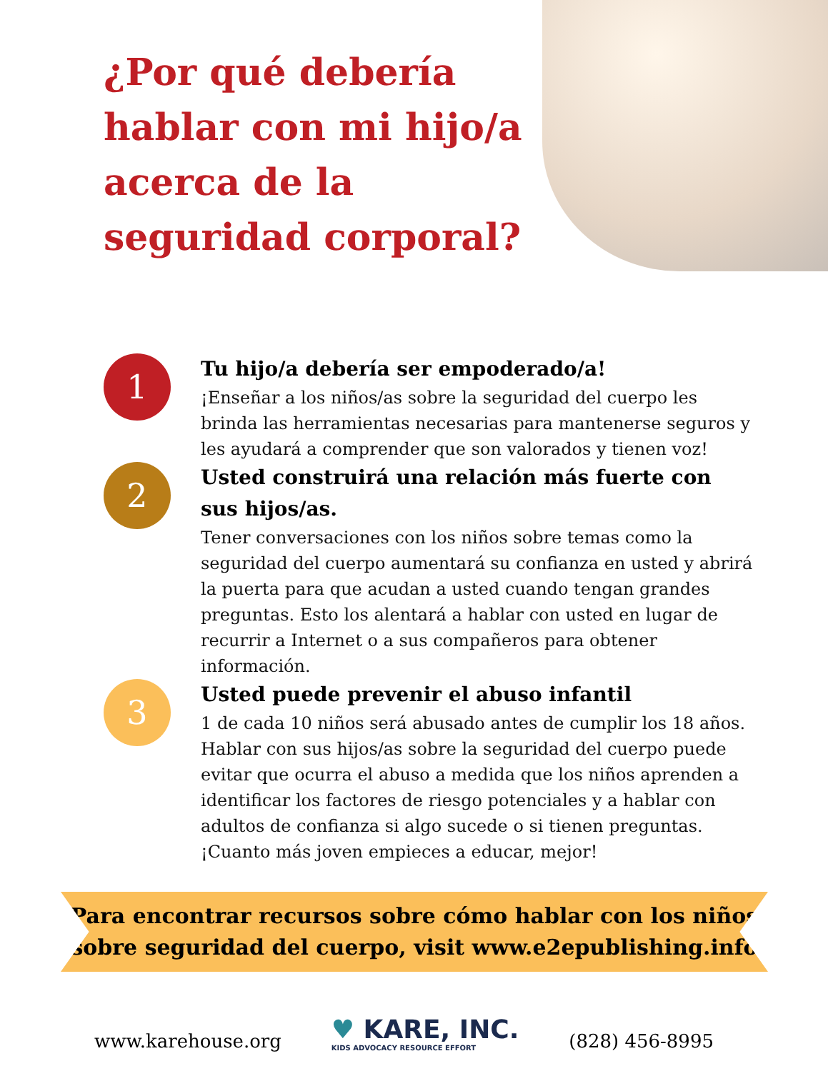¿Por qué debería hablar con mi hijo/a acerca de la seguridad corporal?
1
Tu hijo/a debería ser empoderado/a!
¡Enseñar a los niños/as sobre la seguridad del cuerpo les brinda las herramientas necesarias para mantenerse seguros y les ayudará a comprender que son valorados y tienen voz!
2
Usted construirá una relación más fuerte con sus hijos/as.
Tener conversaciones con los niños sobre temas como la seguridad del cuerpo aumentará su confianza en usted y abrirá la puerta para que acudan a usted cuando tengan grandes preguntas. Esto los alentará a hablar con usted en lugar de recurrir a Internet o a sus compañeros para obtener información.
3
Usted puede prevenir el abuso infantil
1 de cada 10 niños será abusado antes de cumplir los 18 años. Hablar con sus hijos/as sobre la seguridad del cuerpo puede evitar que ocurra el abuso a medida que los niños aprenden a identificar los factores de riesgo potenciales y a hablar con adultos de confianza si algo sucede o si tienen preguntas. ¡Cuanto más joven empieces a educar, mejor!
Para encontrar recursos sobre cómo hablar con los niños
sobre seguridad del cuerpo, visit www.e2epublishing.info
www.karehouse.org
♥ KARE, INC.
KIDS ADVOCACY RESOURCE EFFORT
(828) 456-8995